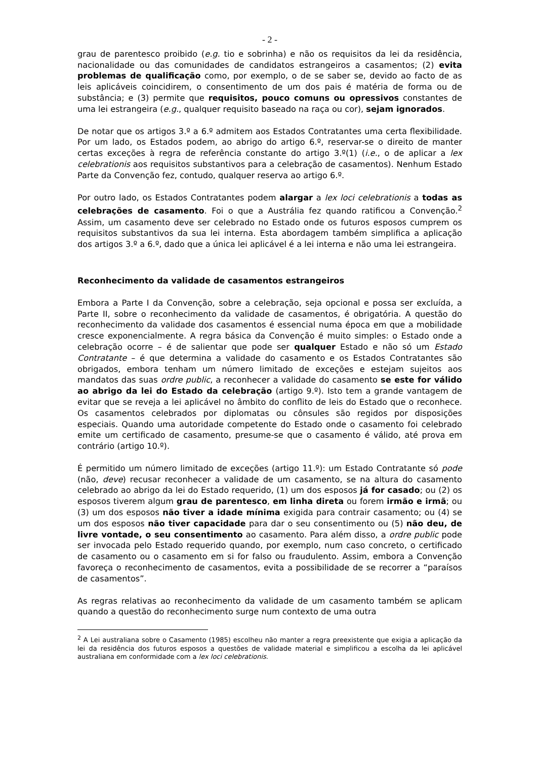- 2 -
grau de parentesco proibido (e.g. tio e sobrinha) e não os requisitos da lei da residência, nacionalidade ou das comunidades de candidatos estrangeiros a casamentos; (2) evita problemas de qualificação como, por exemplo, o de se saber se, devido ao facto de as leis aplicáveis coincidirem, o consentimento de um dos pais é matéria de forma ou de substância; e (3) permite que requisitos, pouco comuns ou opressivos constantes de uma lei estrangeira (e.g., qualquer requisito baseado na raça ou cor), sejam ignorados.
De notar que os artigos 3.º a 6.º admitem aos Estados Contratantes uma certa flexibilidade. Por um lado, os Estados podem, ao abrigo do artigo 6.º, reservar-se o direito de manter certas exceções à regra de referência constante do artigo 3.º(1) (i.e., o de aplicar a lex celebrationis aos requisitos substantivos para a celebração de casamentos). Nenhum Estado Parte da Convenção fez, contudo, qualquer reserva ao artigo 6.º.
Por outro lado, os Estados Contratantes podem alargar a lex loci celebrationis a todas as celebrações de casamento. Foi o que a Austrália fez quando ratificou a Convenção.<sup>2</sup> Assim, um casamento deve ser celebrado no Estado onde os futuros esposos cumprem os requisitos substantivos da sua lei interna. Esta abordagem também simplifica a aplicação dos artigos 3.º a 6.º, dado que a única lei aplicável é a lei interna e não uma lei estrangeira.
Reconhecimento da validade de casamentos estrangeiros
Embora a Parte I da Convenção, sobre a celebração, seja opcional e possa ser excluída, a Parte II, sobre o reconhecimento da validade de casamentos, é obrigatória. A questão do reconhecimento da validade dos casamentos é essencial numa época em que a mobilidade cresce exponencialmente. A regra básica da Convenção é muito simples: o Estado onde a celebração ocorre – é de salientar que pode ser qualquer Estado e não só um Estado Contratante – é que determina a validade do casamento e os Estados Contratantes são obrigados, embora tenham um número limitado de exceções e estejam sujeitos aos mandatos das suas ordre public, a reconhecer a validade do casamento se este for válido ao abrigo da lei do Estado da celebração (artigo 9.º). Isto tem a grande vantagem de evitar que se reveja a lei aplicável no âmbito do conflito de leis do Estado que o reconhece. Os casamentos celebrados por diplomatas ou cônsules são regidos por disposições especiais. Quando uma autoridade competente do Estado onde o casamento foi celebrado emite um certificado de casamento, presume-se que o casamento é válido, até prova em contrário (artigo 10.º).
É permitido um número limitado de exceções (artigo 11.º): um Estado Contratante só pode (não, deve) recusar reconhecer a validade de um casamento, se na altura do casamento celebrado ao abrigo da lei do Estado requerido, (1) um dos esposos já for casado; ou (2) os esposos tiverem algum grau de parentesco, em linha direta ou forem irmão e irmã; ou (3) um dos esposos não tiver a idade mínima exigida para contrair casamento; ou (4) se um dos esposos não tiver capacidade para dar o seu consentimento ou (5) não deu, de livre vontade, o seu consentimento ao casamento. Para além disso, a ordre public pode ser invocada pelo Estado requerido quando, por exemplo, num caso concreto, o certificado de casamento ou o casamento em si for falso ou fraudulento. Assim, embora a Convenção favoreça o reconhecimento de casamentos, evita a possibilidade de se recorrer a “paraísos de casamentos”.
As regras relativas ao reconhecimento da validade de um casamento também se aplicam quando a questão do reconhecimento surge num contexto de uma outra
<sup>2</sup> A Lei australiana sobre o Casamento (1985) escolheu não manter a regra preexistente que exigia a aplicação da lei da residência dos futuros esposos a questões de validade material e simplificou a escolha da lei aplicável australiana em conformidade com a lex loci celebrationis.